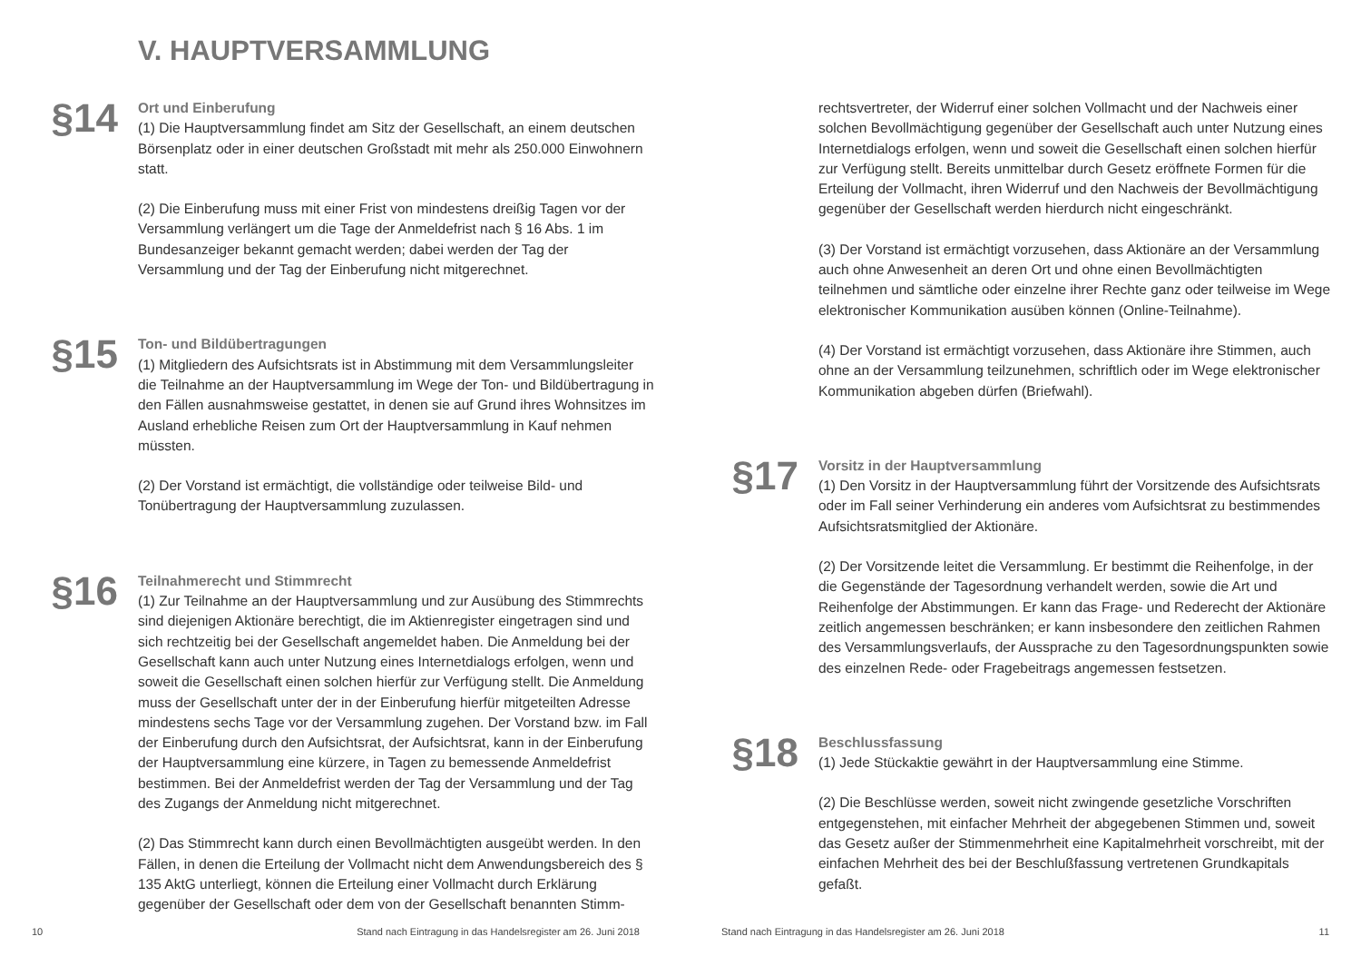V. HAUPTVERSAMMLUNG
§14
Ort und Einberufung
(1) Die Hauptversammlung findet am Sitz der Gesellschaft, an einem deutschen Börsenplatz oder in einer deutschen Großstadt mit mehr als 250.000 Einwohnern statt.
(2) Die Einberufung muss mit einer Frist von mindestens dreißig Tagen vor der Versammlung verlängert um die Tage der Anmeldefrist nach § 16 Abs. 1 im Bundesanzeiger bekannt gemacht werden; dabei werden der Tag der Versammlung und der Tag der Einberufung nicht mitgerechnet.
§15
Ton- und Bildübertragungen
(1) Mitgliedern des Aufsichtsrats ist in Abstimmung mit dem Versammlungsleiter die Teilnahme an der Hauptversammlung im Wege der Ton- und Bildübertragung in den Fällen ausnahmsweise gestattet, in denen sie auf Grund ihres Wohnsitzes im Ausland erhebliche Reisen zum Ort der Hauptversammlung in Kauf nehmen müssten.
(2) Der Vorstand ist ermächtigt, die vollständige oder teilweise Bild- und Tonübertragung der Hauptversammlung zuzulassen.
§16
Teilnahmerecht und Stimmrecht
(1) Zur Teilnahme an der Hauptversammlung und zur Ausübung des Stimmrechts sind diejenigen Aktionäre berechtigt, die im Aktienregister eingetragen sind und sich rechtzeitig bei der Gesellschaft angemeldet haben. Die Anmeldung bei der Gesellschaft kann auch unter Nutzung eines Internetdialogs erfolgen, wenn und soweit die Gesellschaft einen solchen hierfür zur Verfügung stellt. Die Anmeldung muss der Gesellschaft unter der in der Einberufung hierfür mitgeteilten Adresse mindestens sechs Tage vor der Versammlung zugehen. Der Vorstand bzw. im Fall der Einberufung durch den Aufsichtsrat, der Aufsichtsrat, kann in der Einberufung der Hauptversammlung eine kürzere, in Tagen zu bemessende Anmeldefrist bestimmen. Bei der Anmeldefrist werden der Tag der Versammlung und der Tag des Zugangs der Anmeldung nicht mitgerechnet.
(2) Das Stimmrecht kann durch einen Bevollmächtigten ausgeübt werden. In den Fällen, in denen die Erteilung der Vollmacht nicht dem Anwendungsbereich des § 135 AktG unterliegt, können die Erteilung einer Vollmacht durch Erklärung gegenüber der Gesellschaft oder dem von der Gesellschaft benannten Stimm-
rechtsvertreter, der Widerruf einer solchen Vollmacht und der Nachweis einer solchen Bevollmächtigung gegenüber der Gesellschaft auch unter Nutzung eines Internetdialogs erfolgen, wenn und soweit die Gesellschaft einen solchen hierfür zur Verfügung stellt. Bereits unmittelbar durch Gesetz eröffnete Formen für die Erteilung der Vollmacht, ihren Widerruf und den Nachweis der Bevollmächtigung gegenüber der Gesellschaft werden hierdurch nicht eingeschränkt.
(3) Der Vorstand ist ermächtigt vorzusehen, dass Aktionäre an der Versammlung auch ohne Anwesenheit an deren Ort und ohne einen Bevollmächtigten teilnehmen und sämtliche oder einzelne ihrer Rechte ganz oder teilweise im Wege elektronischer Kommunikation ausüben können (Online-Teilnahme).
(4) Der Vorstand ist ermächtigt vorzusehen, dass Aktionäre ihre Stimmen, auch ohne an der Versammlung teilzunehmen, schriftlich oder im Wege elektronischer Kommunikation abgeben dürfen (Briefwahl).
§17
Vorsitz in der Hauptversammlung
(1) Den Vorsitz in der Hauptversammlung führt der Vorsitzende des Aufsichtsrats oder im Fall seiner Verhinderung ein anderes vom Aufsichtsrat zu bestimmendes Aufsichtsratsmitglied der Aktionäre.
(2) Der Vorsitzende leitet die Versammlung. Er bestimmt die Reihenfolge, in der die Gegenstände der Tagesordnung verhandelt werden, sowie die Art und Reihenfolge der Abstimmungen. Er kann das Frage- und Rederecht der Aktionäre zeitlich angemessen beschränken; er kann insbesondere den zeitlichen Rahmen des Versammlungsverlaufs, der Aussprache zu den Tagesordnungspunkten sowie des einzelnen Rede- oder Fragebeitrags angemessen festsetzen.
§18
Beschlussfassung
(1) Jede Stückaktie gewährt in der Hauptversammlung eine Stimme.
(2) Die Beschlüsse werden, soweit nicht zwingende gesetzliche Vorschriften entgegenstehen, mit einfacher Mehrheit der abgegebenen Stimmen und, soweit das Gesetz außer der Stimmenmehrheit eine Kapitalmehrheit vorschreibt, mit der einfachen Mehrheit des bei der Beschlußfassung vertretenen Grundkapitals gefaßt.
10 Stand nach Eintragung in das Handelsregister am 26. Juni 2018
Stand nach Eintragung in das Handelsregister am 26. Juni 2018
11